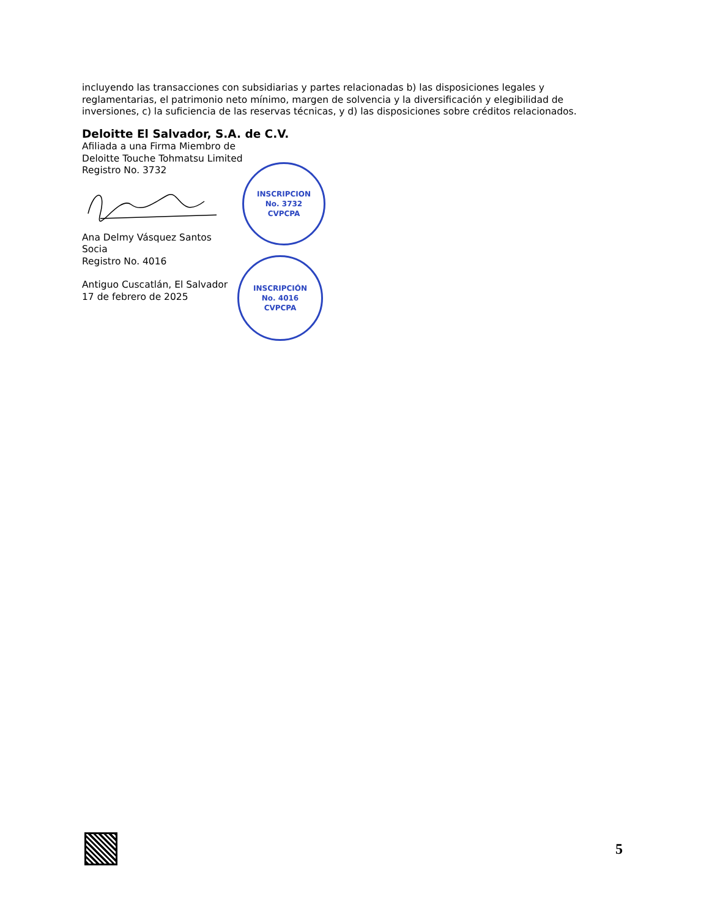incluyendo las transacciones con subsidiarias y partes relacionadas b) las disposiciones legales y reglamentarias, el patrimonio neto mínimo, margen de solvencia y la diversificación y elegibilidad de inversiones, c) la suficiencia de las reservas técnicas, y d) las disposiciones sobre créditos relacionados.
Deloitte El Salvador, S.A. de C.V.
Afiliada a una Firma Miembro de
Deloitte Touche Tohmatsu Limited
Registro No. 3732
Ana Delmy Vásquez Santos
Socia
Registro No. 4016
Antiguo Cuscatlán, El Salvador
17 de febrero de 2025
INSCRIPCION
No. 3732
CVPCPA
INSCRIPCIÓN
No. 4016
CVPCPA
5